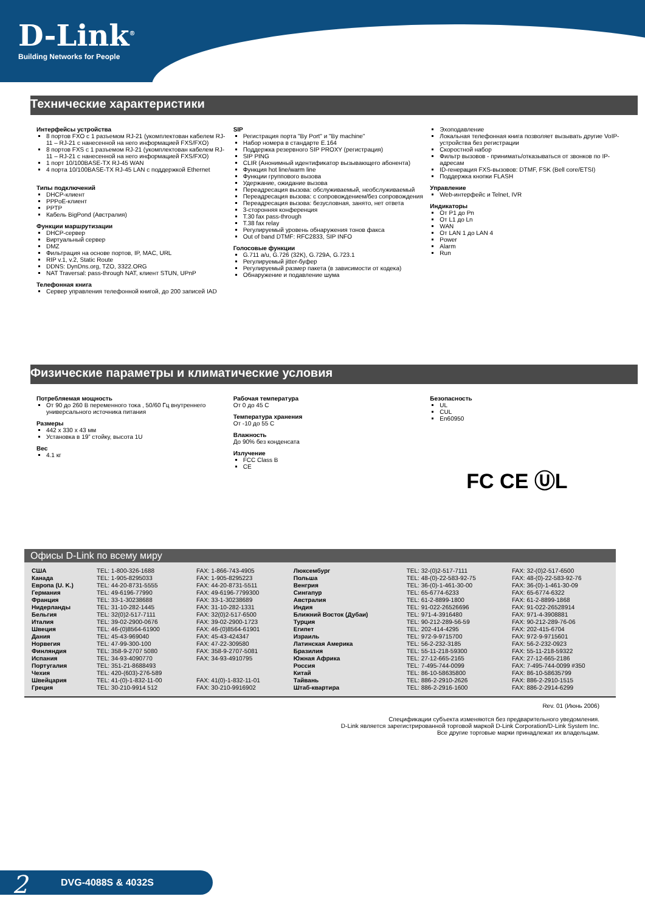D-Link<sup>®</sup>
Building Networks for People
Технические характеристики
Интерфейсы устройства
8 портов FXO с 1 разъемом RJ-21 (укомплектован кабелем RJ-11 – RJ-21 с нанесенной на него информацией FXS/FXO)
8 портов FXS с 1 разъемом RJ-21 (укомплектован кабелем RJ-11 – RJ-21 с нанесенной на него информацией FXS/FXO)
1 порт 10/100BASE-TX RJ-45 WAN
4 порта 10/100BASE-TX RJ-45 LAN с поддержкой Ethernet
Типы подключений
DHCP-клиент
PPPoE-клиент
PPTP
Кабель BigPond (Австралия)
Функции маршрутизации
DHCP-сервер
Виртуальный сервер
DMZ
Фильтрация на основе портов, IP, MAC, URL
RIP v.1, v.2, Static Route
DDNS: DynDns.org, TZO, 3322.ORG
NAT Traversal: pass-through NAT, клиент STUN, UPnP
Телефонная книга
Сервер управления телефонной книгой, до 200 записей IAD
SIP
Регистрация порта "By Port" и "By machine"
Набор номера в стандарте E.164
Поддержка резервного SIP PROXY (регистрация)
SIP PING
CLIR (Анонимный идентификатор вызывающего абонента)
Функция hot line/warm line
Функции группового вызова
Удержание, ожидание вызова
Переадресация вызова: обслуживаемый, необслуживаемый
Переадресация вызова: с сопровождением/без сопровождения
Переадресация вызова: безусловная, занято, нет ответа
3-сторонняя конференция
T.30 fax pass-through
T.38 fax relay
Регулируемый уровень обнаружения тонов факса
Out of band DTMF: RFC2833, SIP INFO
Голосовые функции
G.711 a/u, G.726 (32K), G.729A, G.723.1
Регулируемый jitter-буфер
Регулируемый размер пакета (в зависимости от кодека)
Обнаружение и подавление шума
Эхоподавление
Локальная телефонная книга позволяет вызывать другие VoIP-устройства без регистрации
Скоростной набор
Фильтр вызовов - принимать/отказываться от звонков по IP-адресам
ID-генерация FXS-вызовов: DTMF, FSK (Bell core/ETSI)
Поддержка кнопки FLASH
Управление
Web-интерфейс и Telnet, IVR
Индикаторы
От P1 до Pn
От L1 до Ln
WAN
От LAN 1 до LAN 4
Power
Alarm
Run
Физические параметры и климатические условия
Потребляемая мощность
От 90 до 260 В переменного тока , 50/60 Гц внутреннего универсального источника питания
Размеры
442 x 330 x 43 мм
Установка в 19” стойку, высота 1U
Вес
4.1 кг
Рабочая температура
От 0 до 45 С
Температура хранения
От -10 до 55 С
Влажность
До 90% без конденсата
Излучение
FCC Class B
CE
Безопасность
UL
CUL
En60950
FC CE ⓊL
Офисы D-Link по всему миру
| США Канада Европа (U. K.) Германия Франция Нидерланды Бельгия Италия Швеция Дания Норвегия Финляндия Испания Португалия Чехия Швейцария Греция | TEL: 1-800-326-1688 TEL: 1-905-8295033 TEL: 44-20-8731-5555 TEL: 49-6196-77990 TEL: 33-1-30238688 TEL: 31-10-282-1445 TEL: 32(0)2-517-7111 TEL: 39-02-2900-0676 TEL: 46-(0)8564-61900 TEL: 45-43-969040 TEL: 47-99-300-100 TEL: 358-9-2707 5080 TEL: 34-93-4090770 TEL: 351-21-8688493 TEL: 420-(603)-276-589 TEL: 41-(0)-1-832-11-00 TEL: 30-210-9914 512 | FAX: 1-866-743-4905 FAX: 1-905-8295223 FAX: 44-20-8731-5511 FAX: 49-6196-7799300 FAX: 33-1-30238689 FAX: 31-10-282-1331 FAX: 32(0)2-517-6500 FAX: 39-02-2900-1723 FAX: 46-(0)8564-61901 FAX: 45-43-424347 FAX: 47-22-309580 FAX: 358-9-2707-5081 FAX: 34-93-4910795 FAX: 41(0)-1-832-11-01 FAX: 30-210-9916902 | Люксембург Польша Венгрия Сингапур Австралия Индия Ближний Восток (Дубаи) Турция Египет Израиль Латинская Америка Бразилия Южная Африка Россия Китай Тайвань Штаб-квартира | TEL: 32-(0)2-517-7111 TEL: 48-(0)-22-583-92-75 TEL: 36-(0)-1-461-30-00 TEL: 65-6774-6233 TEL: 61-2-8899-1800 TEL: 91-022-26526696 TEL: 971-4-3916480 TEL: 90-212-289-56-59 TEL: 202-414-4295 TEL: 972-9-9715700 TEL: 56-2-232-3185 TEL: 55-11-218-59300 TEL: 27-12-665-2165 TEL: 7-495-744-0099 TEL: 86-10-58635800 TEL: 886-2-2910-2626 TEL: 886-2-2916-1600 | FAX: 32-(0)2-517-6500 FAX: 48-(0)-22-583-92-76 FAX: 36-(0)-1-461-30-09 FAX: 65-6774-6322 FAX: 61-2-8899-1868 FAX: 91-022-26528914 FAX: 971-4-3908881 FAX: 90-212-289-76-06 FAX: 202-415-6704 FAX: 972-9-9715601 FAX: 56-2-232-0923 FAX: 55-11-218-59322 FAX: 27-12-665-2186 FAX: 7-495-744-0099 #350 FAX: 86-10-58635799 FAX: 886-2-2910-1515 FAX: 886-2-2914-6299 |
Rev. 01 (Июнь 2006)
Спецификации субъекта изменяются без предварительного уведомления.
D-Link является зарегистрированной торговой маркой D-Link Corporation/D-Link System Inc.
Все другие торговые марки принадлежат их владельцам.
2 DVG-4088S & 4032S